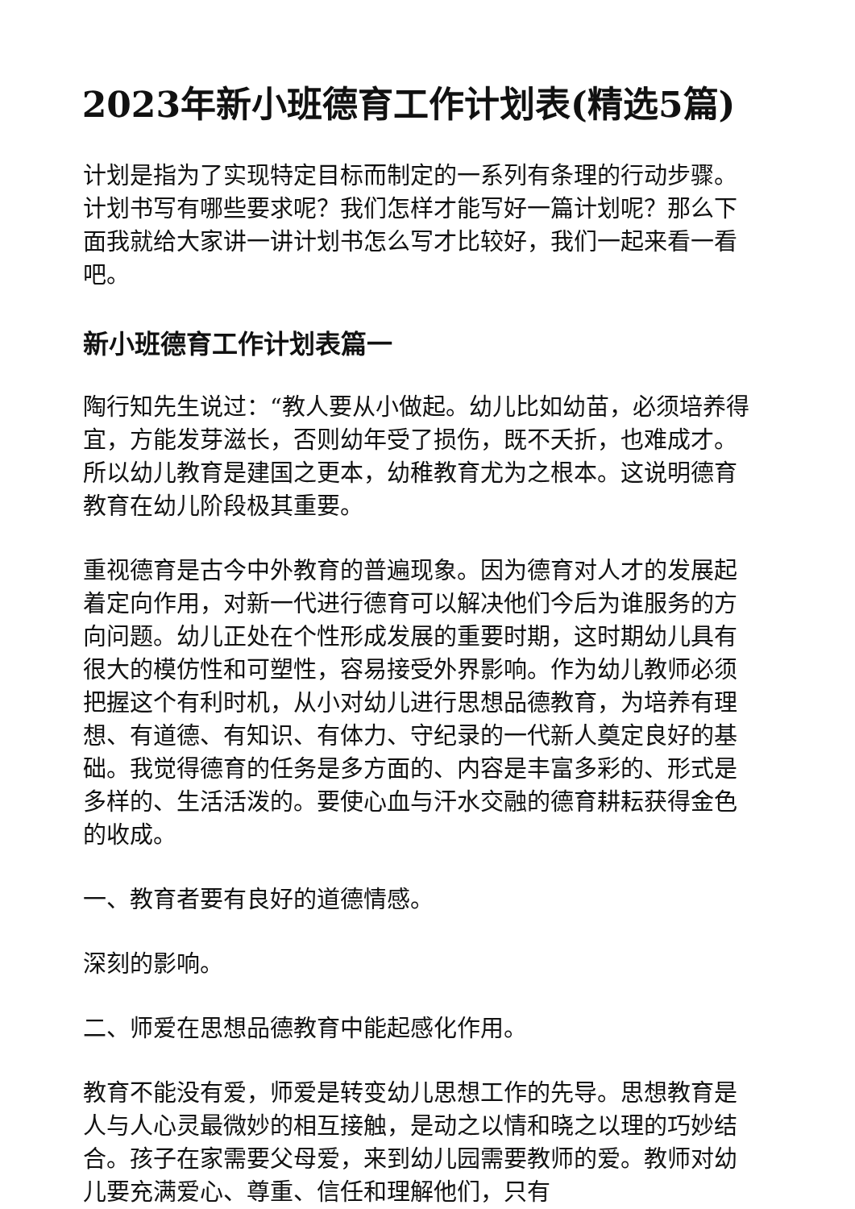2023年新小班德育工作计划表(精选5篇)
计划是指为了实现特定目标而制定的一系列有条理的行动步骤。计划书写有哪些要求呢？我们怎样才能写好一篇计划呢？那么下面我就给大家讲一讲计划书怎么写才比较好，我们一起来看一看吧。
新小班德育工作计划表篇一
陶行知先生说过：“教人要从小做起。幼儿比如幼苗，必须培养得宜，方能发芽滋长，否则幼年受了损伤，既不夭折，也难成才。所以幼儿教育是建国之更本，幼稚教育尤为之根本。这说明德育教育在幼儿阶段极其重要。
重视德育是古今中外教育的普遍现象。因为德育对人才的发展起着定向作用，对新一代进行德育可以解决他们今后为谁服务的方向问题。幼儿正处在个性形成发展的重要时期，这时期幼儿具有很大的模仿性和可塑性，容易接受外界影响。作为幼儿教师必须把握这个有利时机，从小对幼儿进行思想品德教育，为培养有理想、有道德、有知识、有体力、守纪录的一代新人奠定良好的基础。我觉得德育的任务是多方面的、内容是丰富多彩的、形式是多样的、生活活泼的。要使心血与汗水交融的德育耕耘获得金色的收成。
一、教育者要有良好的道德情感。
深刻的影响。
二、师爱在思想品德教育中能起感化作用。
教育不能没有爱，师爱是转变幼儿思想工作的先导。思想教育是人与人心灵最微妙的相互接触，是动之以情和晓之以理的巧妙结合。孩子在家需要父母爱，来到幼儿园需要教师的爱。教师对幼儿要充满爱心、尊重、信任和理解他们，只有